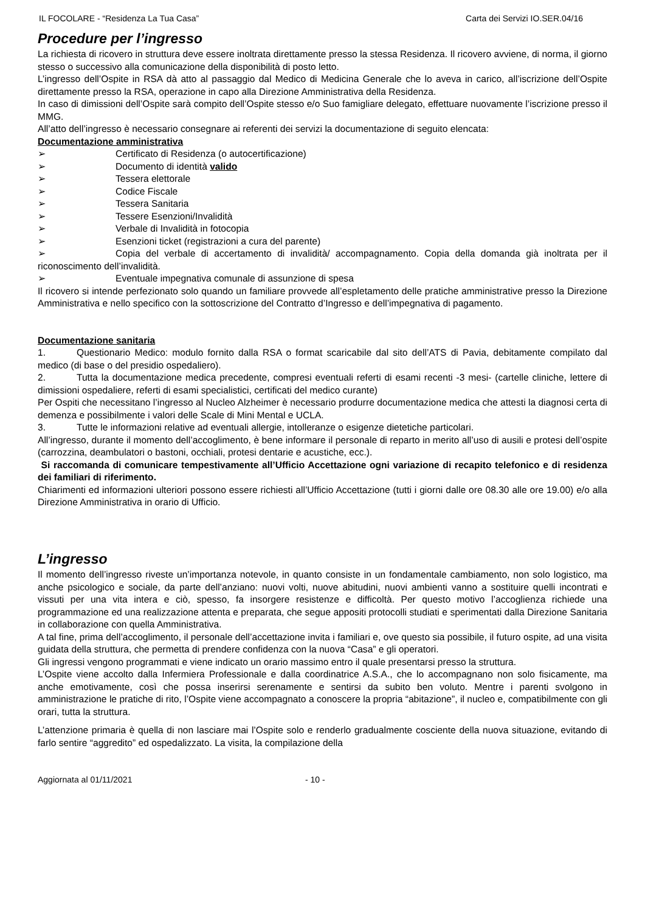IL FOCOLARE - “Residenza La Tua Casa” Carta dei Servizi IO.SER.04/16
Procedure per l’ingresso
La richiesta di ricovero in struttura deve essere inoltrata direttamente presso la stessa Residenza. Il ricovero avviene, di norma, il giorno stesso o successivo alla comunicazione della disponibilità di posto letto.
L’ingresso dell’Ospite in RSA dà atto al passaggio dal Medico di Medicina Generale che lo aveva in carico, all’iscrizione dell’Ospite direttamente presso la RSA, operazione in capo alla Direzione Amministrativa della Residenza.
In caso di dimissioni dell’Ospite sarà compito dell’Ospite stesso e/o Suo famigliare delegato, effettuare nuovamente l’iscrizione presso il MMG.
All’atto dell’ingresso è necessario consegnare ai referenti dei servizi la documentazione di seguito elencata:
Documentazione amministrativa
➢ Certificato di Residenza (o autocertificazione)
➢ Documento di identità valido
➢ Tessera elettorale
➢ Codice Fiscale
➢ Tessera Sanitaria
➢ Tessere Esenzioni/Invalidità
➢ Verbale di Invalidità in fotocopia
➢ Esenzioni ticket (registrazioni a cura del parente)
➢ Copia del verbale di accertamento di invalidità/ accompagnamento. Copia della domanda già inoltrata per il riconoscimento dell’invalidità.
➢ Eventuale impegnativa comunale di assunzione di spesa
Il ricovero si intende perfezionato solo quando un familiare provvede all’espletamento delle pratiche amministrative presso la Direzione Amministrativa e nello specifico con la sottoscrizione del Contratto d’Ingresso e dell’impegnativa di pagamento.
Documentazione sanitaria
1. Questionario Medico: modulo fornito dalla RSA o format scaricabile dal sito dell’ATS di Pavia, debitamente compilato dal medico (di base o del presidio ospedaliero).
2. Tutta la documentazione medica precedente, compresi eventuali referti di esami recenti -3 mesi- (cartelle cliniche, lettere di dimissioni ospedaliere, referti di esami specialistici, certificati del medico curante)
Per Ospiti che necessitano l’ingresso al Nucleo Alzheimer è necessario produrre documentazione medica che attesti la diagnosi certa di demenza e possibilmente i valori delle Scale di Mini Mental e UCLA.
3. Tutte le informazioni relative ad eventuali allergie, intolleranze o esigenze dietetiche particolari.
All’ingresso, durante il momento dell’accoglimento, è bene informare il personale di reparto in merito all’uso di ausili e protesi dell’ospite (carrozzina, deambulatori o bastoni, occhiali, protesi dentarie e acustiche, ecc.).
Si raccomanda di comunicare tempestivamente all’Ufficio Accettazione ogni variazione di recapito telefonico e di residenza dei familiari di riferimento.
Chiarimenti ed informazioni ulteriori possono essere richiesti all’Ufficio Accettazione (tutti i giorni dalle ore 08.30 alle ore 19.00) e/o alla Direzione Amministrativa in orario di Ufficio.
L’ingresso
Il momento dell’ingresso riveste un’importanza notevole, in quanto consiste in un fondamentale cambiamento, non solo logistico, ma anche psicologico e sociale, da parte dell’anziano: nuovi volti, nuove abitudini, nuovi ambienti vanno a sostituire quelli incontrati e vissuti per una vita intera e ciò, spesso, fa insorgere resistenze e difficoltà. Per questo motivo l’accoglienza richiede una programmazione ed una realizzazione attenta e preparata, che segue appositi protocolli studiati e sperimentati dalla Direzione Sanitaria in collaborazione con quella Amministrativa.
A tal fine, prima dell’accoglimento, il personale dell’accettazione invita i familiari e, ove questo sia possibile, il futuro ospite, ad una visita guidata della struttura, che permetta di prendere confidenza con la nuova “Casa” e gli operatori.
Gli ingressi vengono programmati e viene indicato un orario massimo entro il quale presentarsi presso la struttura.
L’Ospite viene accolto dalla Infermiera Professionale e dalla coordinatrice A.S.A., che lo accompagnano non solo fisicamente, ma anche emotivamente, così che possa inserirsi serenamente e sentirsi da subito ben voluto. Mentre i parenti svolgono in amministrazione le pratiche di rito, l’Ospite viene accompagnato a conoscere la propria “abitazione”, il nucleo e, compatibilmente con gli orari, tutta la struttura.
L’attenzione primaria è quella di non lasciare mai l’Ospite solo e renderlo gradualmente cosciente della nuova situazione, evitando di farlo sentire “aggredito” ed ospedalizzato. La visita, la compilazione della
Aggiornata al 01/11/2021 - 10 -